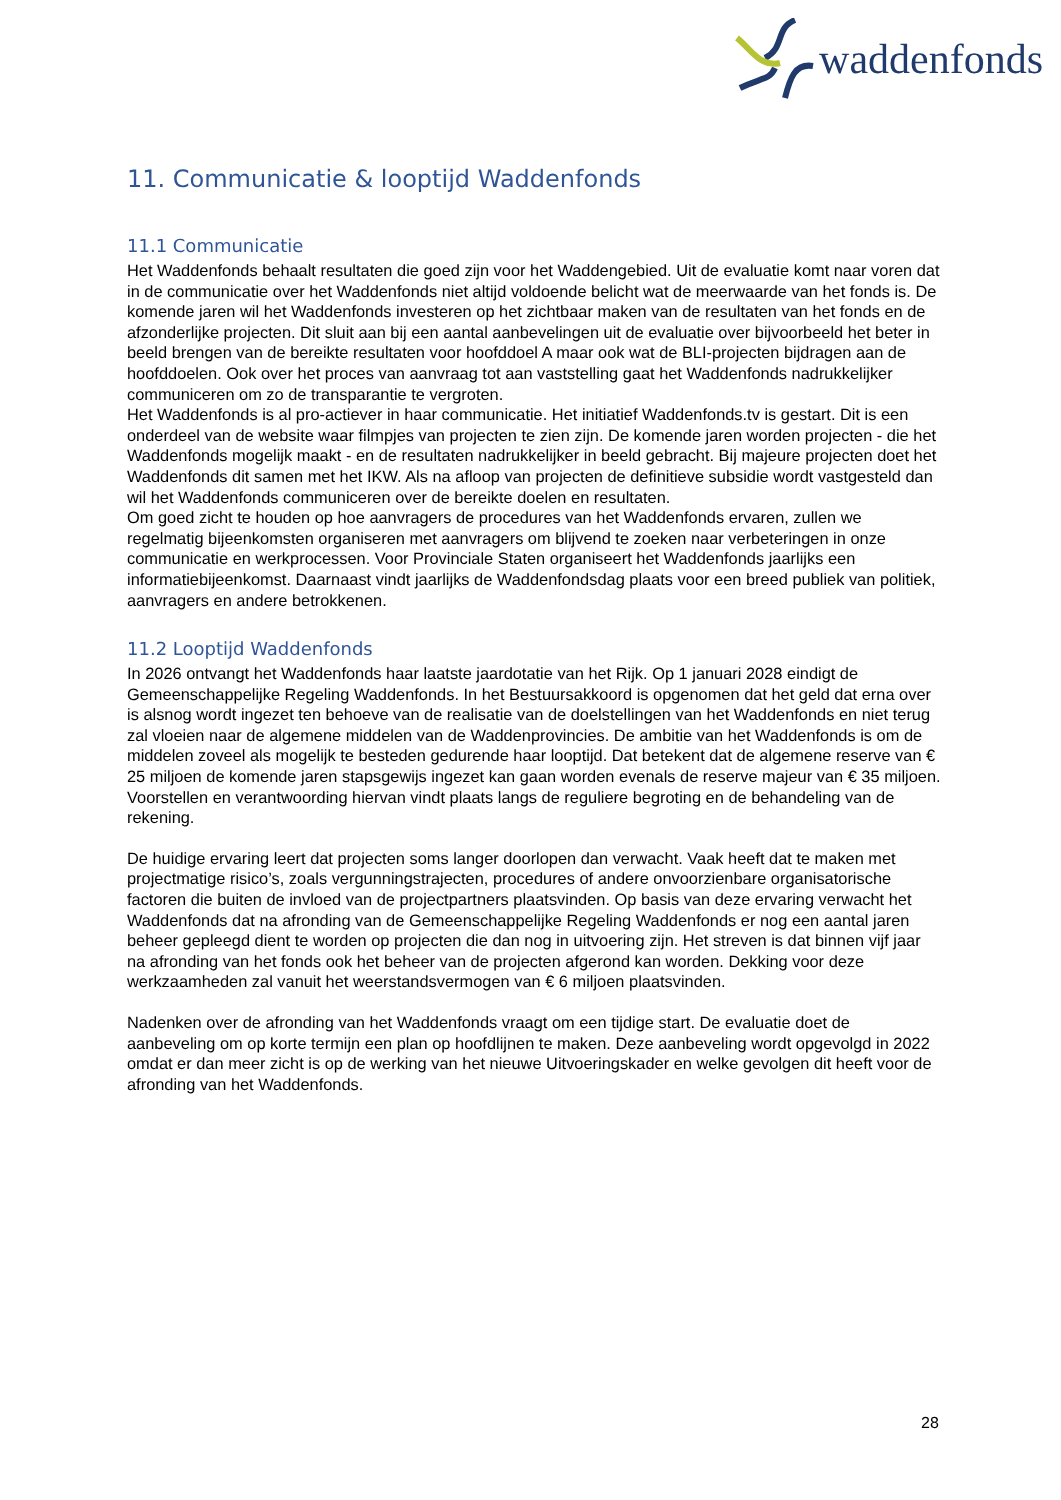waddenfonds
11. Communicatie & looptijd Waddenfonds
11.1 Communicatie
Het Waddenfonds behaalt resultaten die goed zijn voor het Waddengebied. Uit de evaluatie komt naar voren dat in de communicatie over het Waddenfonds niet altijd voldoende belicht wat de meerwaarde van het fonds is. De komende jaren wil het Waddenfonds investeren op het zichtbaar maken van de resultaten van het fonds en de afzonderlijke projecten. Dit sluit aan bij een aantal aanbevelingen uit de evaluatie over bijvoorbeeld het beter in beeld brengen van de bereikte resultaten voor hoofddoel A maar ook wat de BLI-projecten bijdragen aan de hoofddoelen. Ook over het proces van aanvraag tot aan vaststelling gaat het Waddenfonds nadrukkelijker communiceren om zo de transparantie te vergroten.
Het Waddenfonds is al pro-actiever in haar communicatie. Het initiatief Waddenfonds.tv is gestart. Dit is een onderdeel van de website waar filmpjes van projecten te zien zijn. De komende jaren worden projecten - die het Waddenfonds mogelijk maakt - en de resultaten nadrukkelijker in beeld gebracht. Bij majeure projecten doet het Waddenfonds dit samen met het IKW. Als na afloop van projecten de definitieve subsidie wordt vastgesteld dan wil het Waddenfonds communiceren over de bereikte doelen en resultaten.
Om goed zicht te houden op hoe aanvragers de procedures van het Waddenfonds ervaren, zullen we regelmatig bijeenkomsten organiseren met aanvragers om blijvend te zoeken naar verbeteringen in onze communicatie en werkprocessen. Voor Provinciale Staten organiseert het Waddenfonds jaarlijks een informatiebijeenkomst. Daarnaast vindt jaarlijks de Waddenfondsdag plaats voor een breed publiek van politiek, aanvragers en andere betrokkenen.
11.2 Looptijd Waddenfonds
In 2026 ontvangt het Waddenfonds haar laatste jaardotatie van het Rijk. Op 1 januari 2028 eindigt de Gemeenschappelijke Regeling Waddenfonds. In het Bestuursakkoord is opgenomen dat het geld dat erna over is alsnog wordt ingezet ten behoeve van de realisatie van de doelstellingen van het Waddenfonds en niet terug zal vloeien naar de algemene middelen van de Waddenprovincies. De ambitie van het Waddenfonds is om de middelen zoveel als mogelijk te besteden gedurende haar looptijd. Dat betekent dat de algemene reserve van € 25 miljoen de komende jaren stapsgewijs ingezet kan gaan worden evenals de reserve majeur van € 35 miljoen. Voorstellen en verantwoording hiervan vindt plaats langs de reguliere begroting en de behandeling van de rekening.
De huidige ervaring leert dat projecten soms langer doorlopen dan verwacht. Vaak heeft dat te maken met projectmatige risico’s, zoals vergunningstrajecten, procedures of andere onvoorzienbare organisatorische factoren die buiten de invloed van de projectpartners plaatsvinden. Op basis van deze ervaring verwacht het Waddenfonds dat na afronding van de Gemeenschappelijke Regeling Waddenfonds er nog een aantal jaren beheer gepleegd dient te worden op projecten die dan nog in uitvoering zijn. Het streven is dat binnen vijf jaar na afronding van het fonds ook het beheer van de projecten afgerond kan worden. Dekking voor deze werkzaamheden zal vanuit het weerstandsvermogen van € 6 miljoen plaatsvinden.
Nadenken over de afronding van het Waddenfonds vraagt om een tijdige start. De evaluatie doet de aanbeveling om op korte termijn een plan op hoofdlijnen te maken. Deze aanbeveling wordt opgevolgd in 2022 omdat er dan meer zicht is op de werking van het nieuwe Uitvoeringskader en welke gevolgen dit heeft voor de afronding van het Waddenfonds.
28